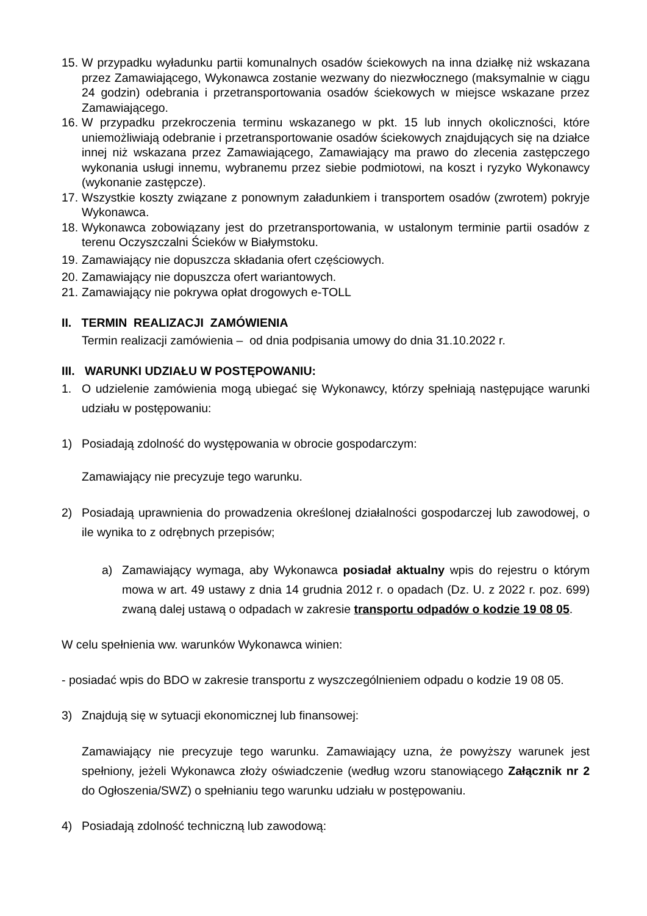15. W przypadku wyładunku partii komunalnych osadów ściekowych na inna działkę niż wskazana przez Zamawiającego, Wykonawca zostanie wezwany do niezwłocznego (maksymalnie w ciągu 24 godzin) odebrania i przetransportowania osadów ściekowych w miejsce wskazane przez Zamawiającego.
16. W przypadku przekroczenia terminu wskazanego w pkt. 15 lub innych okoliczności, które uniemożliwiają odebranie i przetransportowanie osadów ściekowych znajdujących się na działce innej niż wskazana przez Zamawiającego, Zamawiający ma prawo do zlecenia zastępczego wykonania usługi innemu, wybranemu przez siebie podmiotowi, na koszt i ryzyko Wykonawcy (wykonanie zastępcze).
17. Wszystkie koszty związane z ponownym załadunkiem i transportem osadów (zwrotem) pokryje Wykonawca.
18. Wykonawca zobowiązany jest do przetransportowania, w ustalonym terminie partii osadów z terenu Oczyszczalni Ścieków w Białymstoku.
19. Zamawiający nie dopuszcza składania ofert częściowych.
20. Zamawiający nie dopuszcza ofert wariantowych.
21. Zamawiający nie pokrywa opłat drogowych e-TOLL
II. TERMIN REALIZACJI ZAMÓWIENIA
Termin realizacji zamówienia – od dnia podpisania umowy do dnia 31.10.2022 r.
III. WARUNKI UDZIAŁU W POSTĘPOWANIU:
1. O udzielenie zamówienia mogą ubiegać się Wykonawcy, którzy spełniają następujące warunki udziału w postępowaniu:
1) Posiadają zdolność do występowania w obrocie gospodarczym:
Zamawiający nie precyzuje tego warunku.
2) Posiadają uprawnienia do prowadzenia określonej działalności gospodarczej lub zawodowej, o ile wynika to z odrębnych przepisów;
a) Zamawiający wymaga, aby Wykonawca posiadał aktualny wpis do rejestru o którym mowa w art. 49 ustawy z dnia 14 grudnia 2012 r. o opadach (Dz. U. z 2022 r. poz. 699) zwaną dalej ustawą o odpadach w zakresie transportu odpadów o kodzie 19 08 05.
W celu spełnienia ww. warunków Wykonawca winien:
- posiadać wpis do BDO w zakresie transportu z wyszczególnieniem odpadu o kodzie 19 08 05.
3) Znajdują się w sytuacji ekonomicznej lub finansowej:
Zamawiający nie precyzuje tego warunku. Zamawiający uzna, że powyższy warunek jest spełniony, jeżeli Wykonawca złoży oświadczenie (według wzoru stanowiącego Załącznik nr 2 do Ogłoszenia/SWZ) o spełnianiu tego warunku udziału w postępowaniu.
4) Posiadają zdolność techniczną lub zawodową: